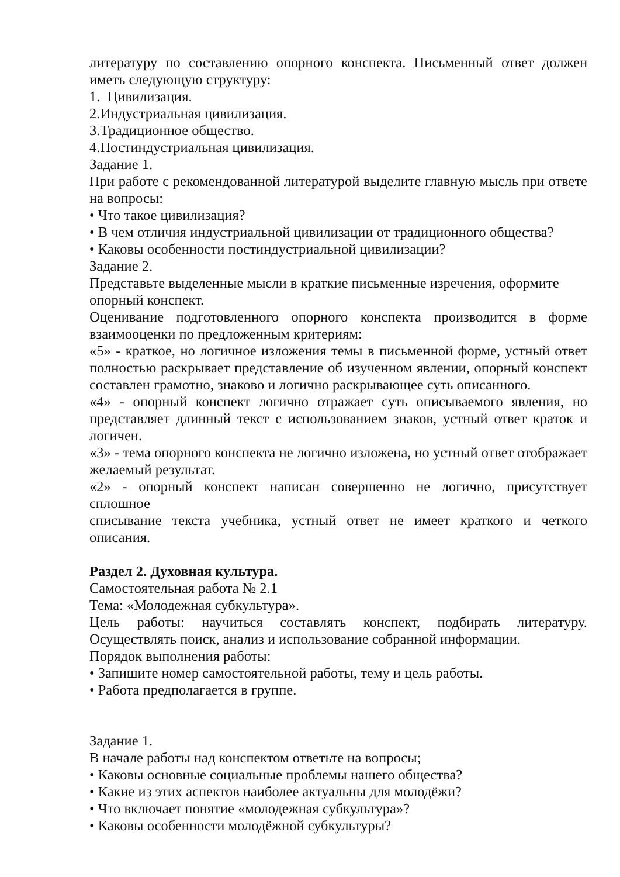литературу по составлению опорного конспекта. Письменный ответ должен иметь следующую структуру:
1. Цивилизация.
2.Индустриальная цивилизация.
3.Традиционное общество.
4.Постиндустриальная цивилизация.
Задание 1.
При работе с рекомендованной литературой выделите главную мысль при ответе на вопросы:
• Что такое цивилизация?
• В чем отличия индустриальной цивилизации от традиционного общества?
• Каковы особенности постиндустриальной цивилизации?
Задание 2.
Представьте выделенные мысли в краткие письменные изречения, оформите опорный конспект.
Оценивание подготовленного опорного конспекта производится в форме взаимооценки по предложенным критериям:
«5» - краткое, но логичное изложения темы в письменной форме, устный ответ полностью раскрывает представление об изученном явлении, опорный конспект составлен грамотно, знаково и логично раскрывающее суть описанного.
«4» - опорный конспект логично отражает суть описываемого явления, но представляет длинный текст с использованием знаков, устный ответ краток и логичен.
«3» - тема опорного конспекта не логично изложена, но устный ответ отображает
желаемый результат.
«2» - опорный конспект написан совершенно не логично, присутствует сплошное
списывание текста учебника, устный ответ не имеет краткого и четкого описания.
Раздел 2. Духовная культура.
Самостоятельная работа № 2.1
Тема: «Молодежная субкультура».
Цель работы: научиться составлять конспект, подбирать литературу. Осуществлять поиск, анализ и использование собранной информации.
Порядок выполнения работы:
• Запишите номер самостоятельной работы, тему и цель работы.
• Работа предполагается в группе.
Задание 1.
В начале работы над конспектом ответьте на вопросы;
• Каковы основные социальные проблемы нашего общества?
• Какие из этих аспектов наиболее актуальны для молодёжи?
• Что включает понятие «молодежная субкультура»?
• Каковы особенности молодёжной субкультуры?